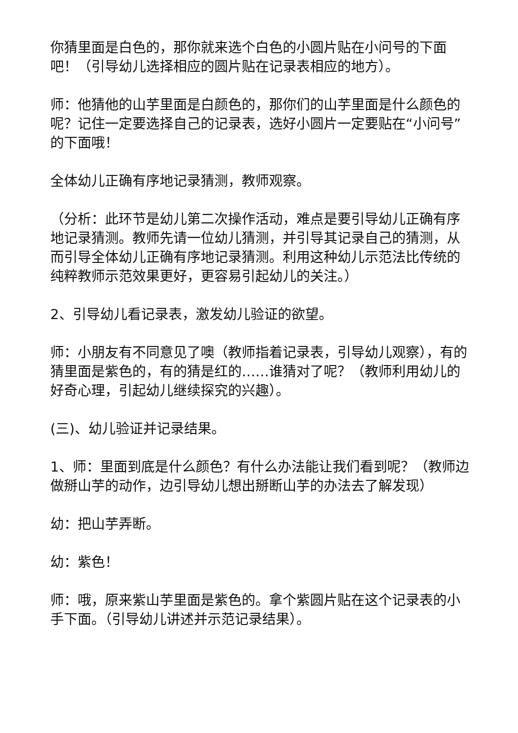你猜里面是白色的，那你就来选个白色的小圆片贴在小问号的下面吧！（引导幼儿选择相应的圆片贴在记录表相应的地方）。
师：他猜他的山芋里面是白颜色的，那你们的山芋里面是什么颜色的呢？记住一定要选择自己的记录表，选好小圆片一定要贴在“小问号”的下面哦！
全体幼儿正确有序地记录猜测，教师观察。
（分析：此环节是幼儿第二次操作活动，难点是要引导幼儿正确有序地记录猜测。教师先请一位幼儿猜测，并引导其记录自己的猜测，从而引导全体幼儿正确有序地记录猜测。利用这种幼儿示范法比传统的纯粹教师示范效果更好，更容易引起幼儿的关注。）
2、引导幼儿看记录表，激发幼儿验证的欲望。
师：小朋友有不同意见了噢（教师指着记录表，引导幼儿观察），有的猜里面是紫色的，有的猜是红的……谁猜对了呢？（教师利用幼儿的好奇心理，引起幼儿继续探究的兴趣）。
(三)、幼儿验证并记录结果。
1、师：里面到底是什么颜色？有什么办法能让我们看到呢？（教师边做掰山芋的动作，边引导幼儿想出掰断山芋的办法去了解发现）
幼：把山芋弄断。
幼：紫色！
师：哦，原来紫山芋里面是紫色的。拿个紫圆片贴在这个记录表的小手下面。（引导幼儿讲述并示范记录结果）。